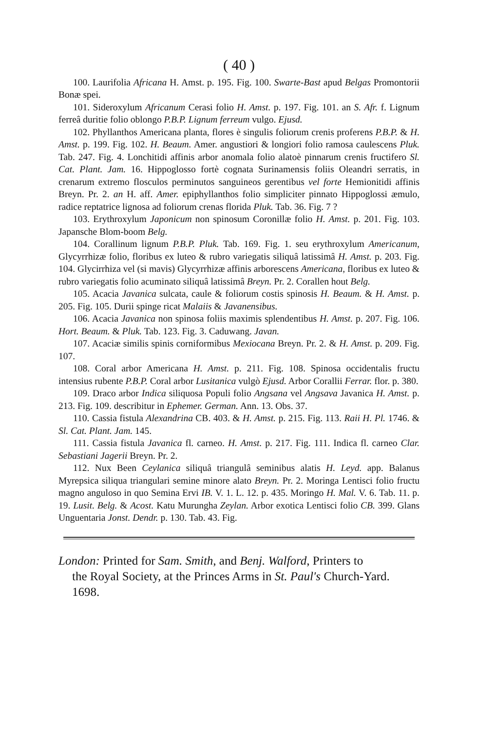( 40 )
100. Laurifolia Africana H. Amst. p. 195. Fig. 100. Swarte-Bast apud Belgas Promontorii Bonæ spei.
101. Sideroxylum Africanum Cerasi folio H. Amst. p. 197. Fig. 101. an S. Afr. f. Lignum ferreâ duritie folio oblongo P.B.P. Lignum ferreum vulgo. Ejusd.
102. Phyllanthos Americana planta, flores è singulis foliorum crenis proferens P.B.P. & H. Amst. p. 199. Fig. 102. H. Beaum. Amer. angustiori & longiori folio ramosa caulescens Pluk. Tab. 247. Fig. 4. Lonchitidi affinis arbor anomala folio alatoè pinnarum crenis fructifero Sl. Cat. Plant. Jam. 16. Hippoglosso fortè cognata Surinamensis foliis Oleandri serratis, in crenarum extremo flosculos perminutos sanguineos gerentibus vel forte Hemionitidi affinis Breyn. Pr. 2. an H. aff. Amer. epiphyllanthos folio simpliciter pinnato Hippoglossi æmulo, radice reptatrice lignosa ad foliorum crenas florida Pluk. Tab. 36. Fig. 7 ?
103. Erythroxylum Japonicum non spinosum Coronillæ folio H. Amst. p. 201. Fig. 103. Japansche Blom-boom Belg.
104. Corallinum lignum P.B.P. Pluk. Tab. 169. Fig. 1. seu erythroxylum Americanum, Glycyrrhizæ folio, floribus ex luteo & rubro variegatis siliquâ latissimâ H. Amst. p. 203. Fig. 104. Glycirrhiza vel (si mavis) Glycyrrhizæ affinis arborescens Americana, floribus ex luteo & rubro variegatis folio acuminato siliquâ latissimâ Breyn. Pr. 2. Corallen hout Belg.
105. Acacia Javanica sulcata, caule & foliorum costis spinosis H. Beaum. & H. Amst. p. 205. Fig. 105. Durii spinge ricat Malaiis & Javanensibus.
106. Acacia Javanica non spinosa foliis maximis splendentibus H. Amst. p. 207. Fig. 106. Hort. Beaum. & Pluk. Tab. 123. Fig. 3. Caduwang. Javan.
107. Acaciæ similis spinis corniformibus Mexiocana Breyn. Pr. 2. & H. Amst. p. 209. Fig. 107.
108. Coral arbor Americana H. Amst. p. 211. Fig. 108. Spinosa occidentalis fructu intensius rubente P.B.P. Coral arbor Lusitanica vulgò Ejusd. Arbor Corallii Ferrar. flor. p. 380.
109. Draco arbor Indica siliquosa Populi folio Angsana vel Angsava Javanica H. Amst. p. 213. Fig. 109. describitur in Ephemer. German. Ann. 13. Obs. 37.
110. Cassia fistula Alexandrina CB. 403. & H. Amst. p. 215. Fig. 113. Raii H. Pl. 1746. & Sl. Cat. Plant. Jam. 145.
111. Cassia fistula Javanica fl. carneo. H. Amst. p. 217. Fig. 111. Indica fl. carneo Clar. Sebastiani Jagerii Breyn. Pr. 2.
112. Nux Been Ceylanica siliquâ triangulâ seminibus alatis H. Leyd. app. Balanus Myrepsica siliqua triangulari semine minore alato Breyn. Pr. 2. Moringa Lentisci folio fructu magno angulo­so in quo Semina Ervi IB. V. 1. L. 12. p. 435. Moringo H. Mal. V. 6. Tab. 11. p. 19. Lusit. Belg. & Acost. Katu Murungha Zeylan. Arbor exotica Lentisci folio CB. 399. Glans Unguentaria Jonst. Dendr. p. 130. Tab. 43. Fig.
London: Printed for Sam. Smith, and Benj. Walford, Printers to
the Royal Society, at the Princes Arms in St. Paul's Church-Yard. 1698.